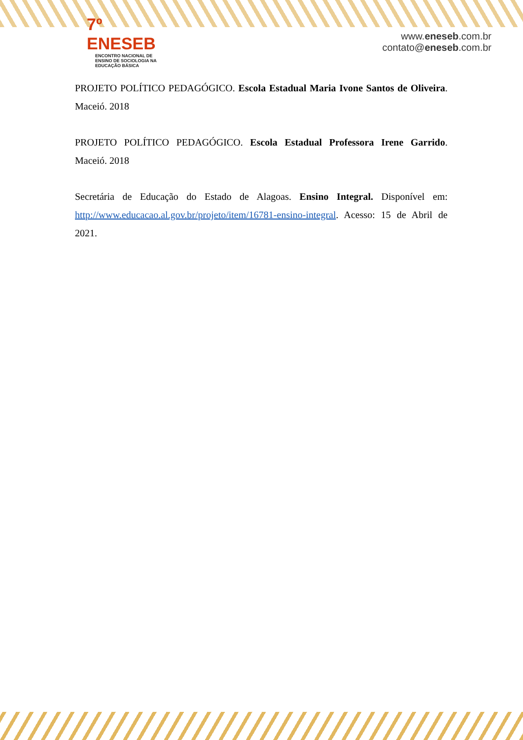7º ENESEB
ENCONTRO NACIONAL DE ENSINO DE SOCIOLOGIA NA EDUCAÇÃO BÁSICA
www.eneseb.com.br
contato@eneseb.com.br
PROJETO POLÍTICO PEDAGÓGICO. Escola Estadual Maria Ivone Santos de Oliveira. Maceió. 2018
PROJETO POLÍTICO PEDAGÓGICO. Escola Estadual Professora Irene Garrido. Maceió. 2018
Secretária de Educação do Estado de Alagoas. Ensino Integral. Disponível em: http://www.educacao.al.gov.br/projeto/item/16781-ensino-integral. Acesso: 15 de Abril de 2021.